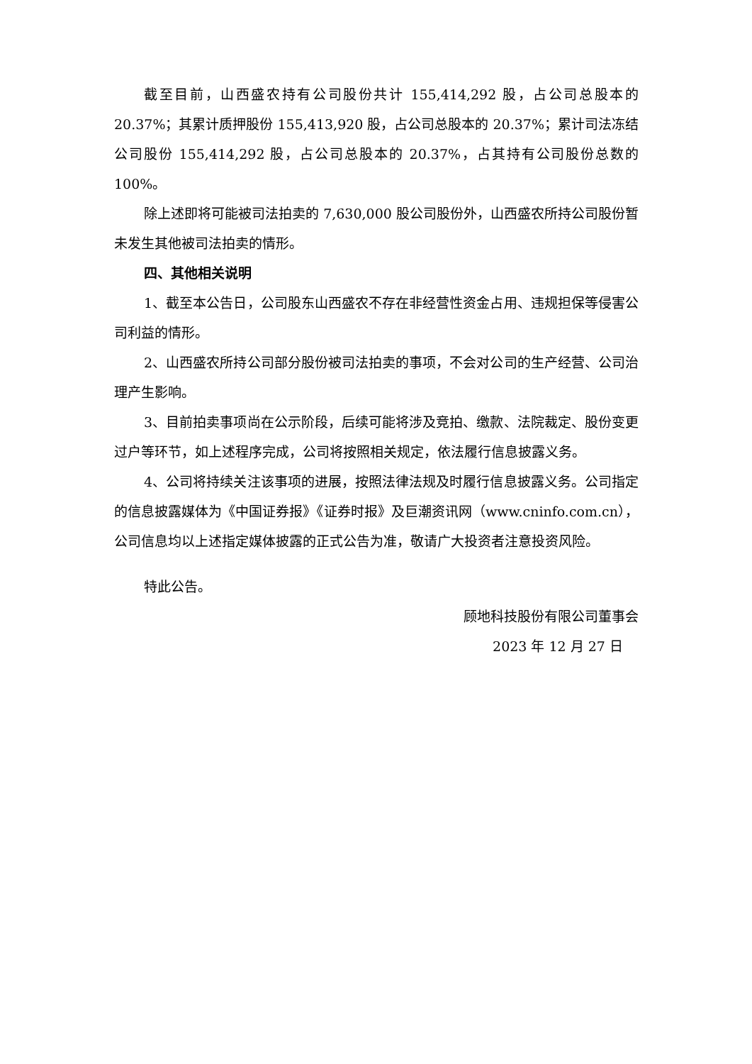截至目前，山西盛农持有公司股份共计 155,414,292 股，占公司总股本的20.37%；其累计质押股份 155,413,920 股，占公司总股本的 20.37%；累计司法冻结公司股份 155,414,292 股，占公司总股本的 20.37%，占其持有公司股份总数的100%。
除上述即将可能被司法拍卖的 7,630,000 股公司股份外，山西盛农所持公司股份暂未发生其他被司法拍卖的情形。
四、其他相关说明
1、截至本公告日，公司股东山西盛农不存在非经营性资金占用、违规担保等侵害公司利益的情形。
2、山西盛农所持公司部分股份被司法拍卖的事项，不会对公司的生产经营、公司治理产生影响。
3、目前拍卖事项尚在公示阶段，后续可能将涉及竞拍、缴款、法院裁定、股份变更过户等环节，如上述程序完成，公司将按照相关规定，依法履行信息披露义务。
4、公司将持续关注该事项的进展，按照法律法规及时履行信息披露义务。公司指定的信息披露媒体为《中国证券报》《证券时报》及巨潮资讯网（www.cninfo.com.cn），公司信息均以上述指定媒体披露的正式公告为准，敬请广大投资者注意投资风险。
特此公告。
顾地科技股份有限公司董事会
2023 年 12 月 27 日